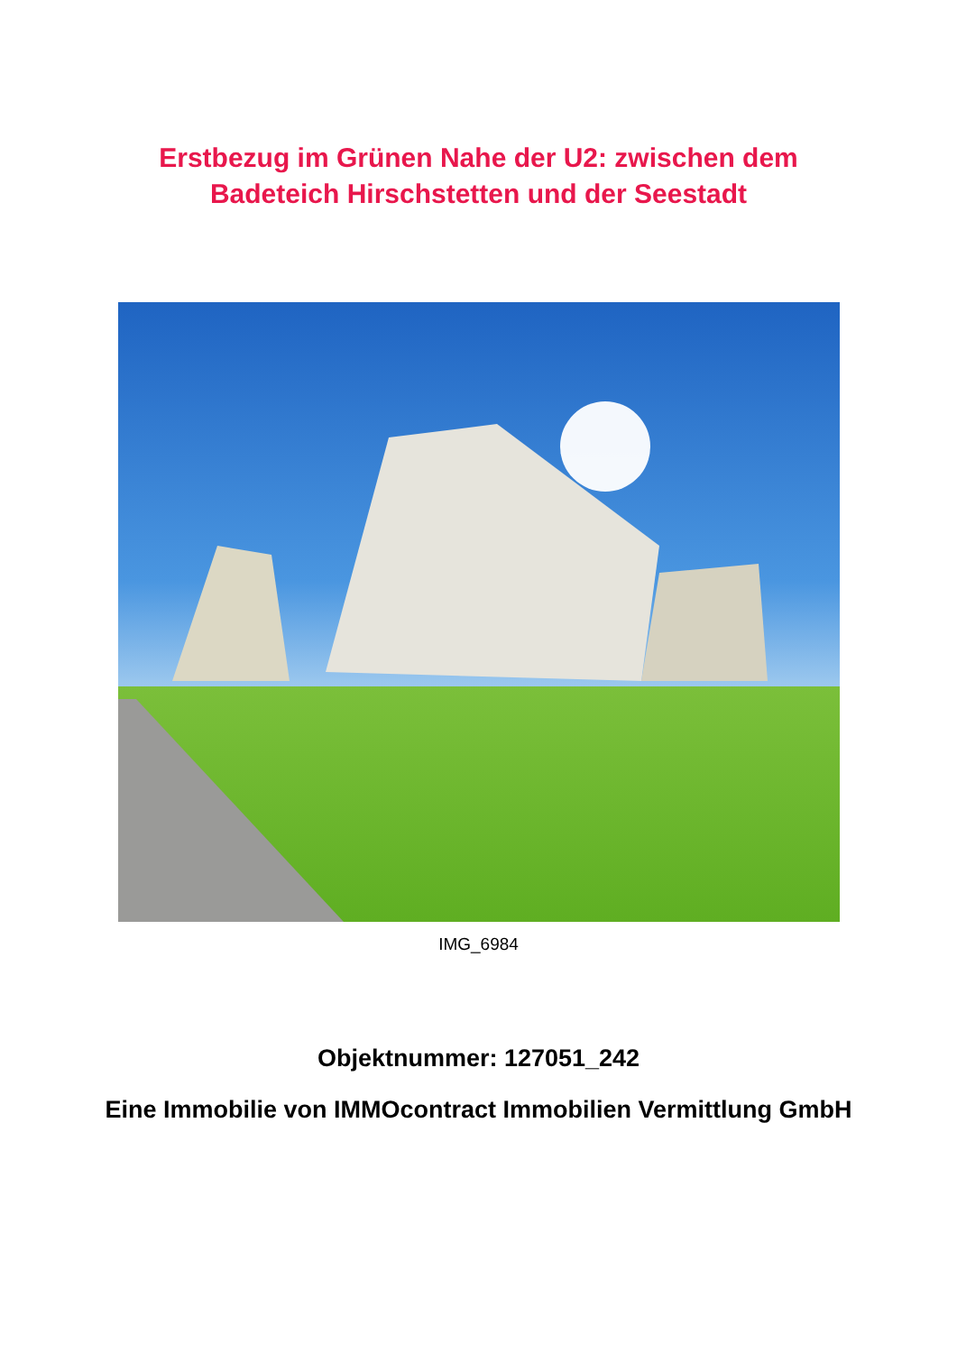Erstbezug im Grünen Nahe der U2: zwischen dem
Badeteich Hirschstetten und der Seestadt
IMG_6984
Objektnummer: 127051_242
Eine Immobilie von IMMOcontract Immobilien Vermittlung GmbH